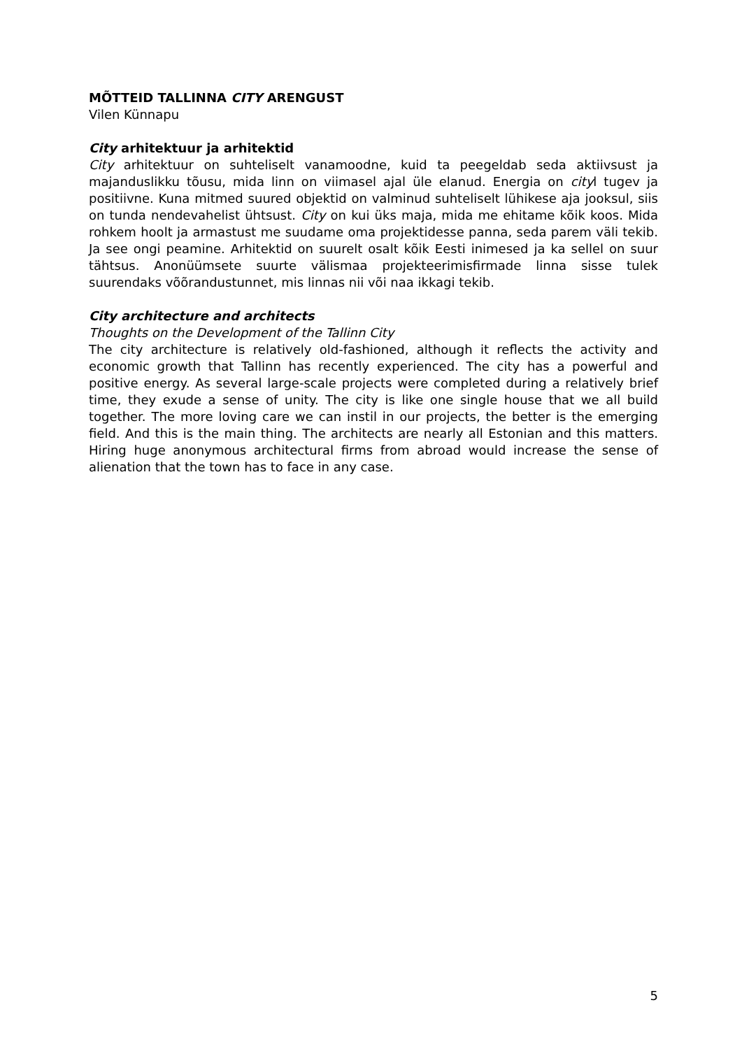MÕTTEID TALLINNA CITY ARENGUST
Vilen Künnapu
City arhitektuur ja arhitektid
City arhitektuur on suhteliselt vanamoodne, kuid ta peegeldab seda aktiivsust ja majanduslikku tõusu, mida linn on viimasel ajal üle elanud. Energia on cityl tugev ja positiivne. Kuna mitmed suured objektid on valminud suhteliselt lühikese aja jooksul, siis on tunda nendevahelist ühtsust. City on kui üks maja, mida me ehitame kõik koos. Mida rohkem hoolt ja armastust me suudame oma projektidesse panna, seda parem väli tekib. Ja see ongi peamine. Arhitektid on suurelt osalt kõik Eesti inimesed ja ka sellel on suur tähtsus. Anonüümsete suurte välismaa projekteerimisfirmade linna sisse tulek suurendaks võõrandustunnet, mis linnas nii või naa ikkagi tekib.
City architecture and architects
Thoughts on the Development of the Tallinn City
The city architecture is relatively old-fashioned, although it reflects the activity and economic growth that Tallinn has recently experienced. The city has a powerful and positive energy. As several large-scale projects were completed during a relatively brief time, they exude a sense of unity. The city is like one single house that we all build together. The more loving care we can instil in our projects, the better is the emerging field. And this is the main thing. The architects are nearly all Estonian and this matters. Hiring huge anonymous architectural firms from abroad would increase the sense of alienation that the town has to face in any case.
5